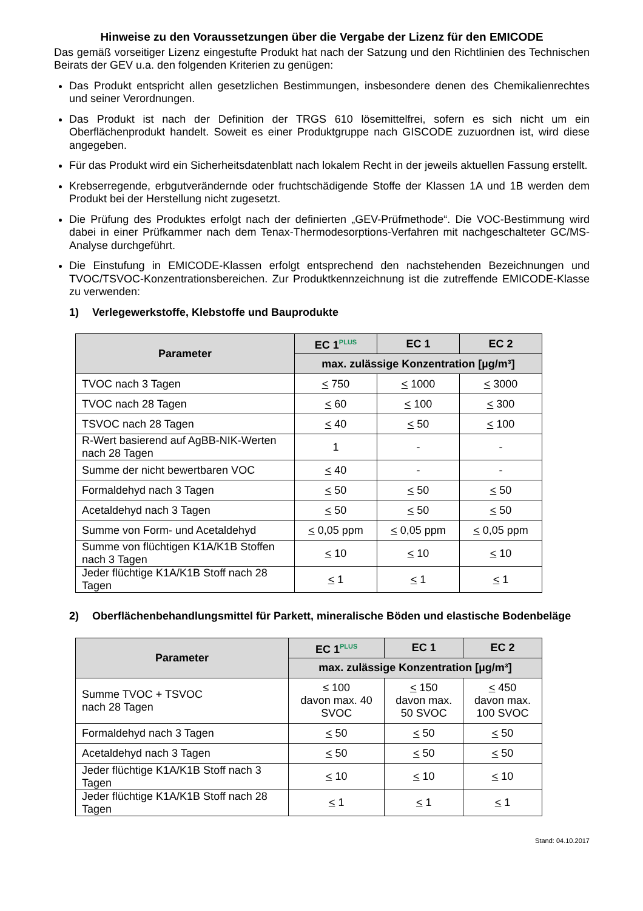Hinweise zu den Voraussetzungen über die Vergabe der Lizenz für den EMICODE
Das gemäß vorseitiger Lizenz eingestufte Produkt hat nach der Satzung und den Richtlinien des Technischen Beirats der GEV u.a. den folgenden Kriterien zu genügen:
Das Produkt entspricht allen gesetzlichen Bestimmungen, insbesondere denen des Chemikalienrechtes und seiner Verordnungen.
Das Produkt ist nach der Definition der TRGS 610 lösemittelfrei, sofern es sich nicht um ein Oberflächenprodukt handelt. Soweit es einer Produktgruppe nach GISCODE zuzuordnen ist, wird diese angegeben.
Für das Produkt wird ein Sicherheitsdatenblatt nach lokalem Recht in der jeweils aktuellen Fassung erstellt.
Krebserregende, erbgutverändernde oder fruchtschädigende Stoffe der Klassen 1A und 1B werden dem Produkt bei der Herstellung nicht zugesetzt.
Die Prüfung des Produktes erfolgt nach der definierten „GEV-Prüfmethode“. Die VOC-Bestimmung wird dabei in einer Prüfkammer nach dem Tenax-Thermodesorptions-Verfahren mit nachgeschalteter GC/MS-Analyse durchgeführt.
Die Einstufung in EMICODE-Klassen erfolgt entsprechend den nachstehenden Bezeichnungen und TVOC/TSVOC-Konzentrationsbereichen. Zur Produktkennzeichnung ist die zutreffende EMICODE-Klasse zu verwenden:
1) Verlegewerkstoffe, Klebstoffe und Bauprodukte
| Parameter | EC 1<sup>PLUS</sup> | EC 1 | EC 2 |
| --- | --- | --- | --- |
| | max. zulässige Konzentration [µg/m³] | | |
| TVOC nach 3 Tagen | < 750 | < 1000 | < 3000 |
| TVOC nach 28 Tagen | < 60 | < 100 | < 300 |
| TSVOC nach 28 Tagen | < 40 | < 50 | < 100 |
| R-Wert basierend auf AgBB-NIK-Werten nach 28 Tagen | 1 | - | - |
| Summe der nicht bewertbaren VOC | < 40 | - | - |
| Formaldehyd nach 3 Tagen | < 50 | < 50 | < 50 |
| Acetaldehyd nach 3 Tagen | < 50 | < 50 | < 50 |
| Summe von Form- und Acetaldehyd | < 0,05 ppm | < 0,05 ppm | < 0,05 ppm |
| Summe von flüchtigen K1A/K1B Stoffen nach 3 Tagen | < 10 | < 10 | < 10 |
| Jeder flüchtige K1A/K1B Stoff nach 28 Tagen | < 1 | < 1 | < 1 |
2) Oberflächenbehandlungsmittel für Parkett, mineralische Böden und elastische Bodenbeläge
| Parameter | EC 1<sup>PLUS</sup> | EC 1 | EC 2 |
| --- | --- | --- | --- |
| | max. zulässige Konzentration [µg/m³] | | |
| Summe TVOC + TSVOC nach 28 Tagen | ≤ 100 davon max. 40 SVOC | < 150 davon max. 50 SVOC | < 450 davon max. 100 SVOC |
| Formaldehyd nach 3 Tagen | < 50 | < 50 | < 50 |
| Acetaldehyd nach 3 Tagen | < 50 | < 50 | < 50 |
| Jeder flüchtige K1A/K1B Stoff nach 3 Tagen | < 10 | < 10 | < 10 |
| Jeder flüchtige K1A/K1B Stoff nach 28 Tagen | < 1 | < 1 | < 1 |
Stand: 04.10.2017